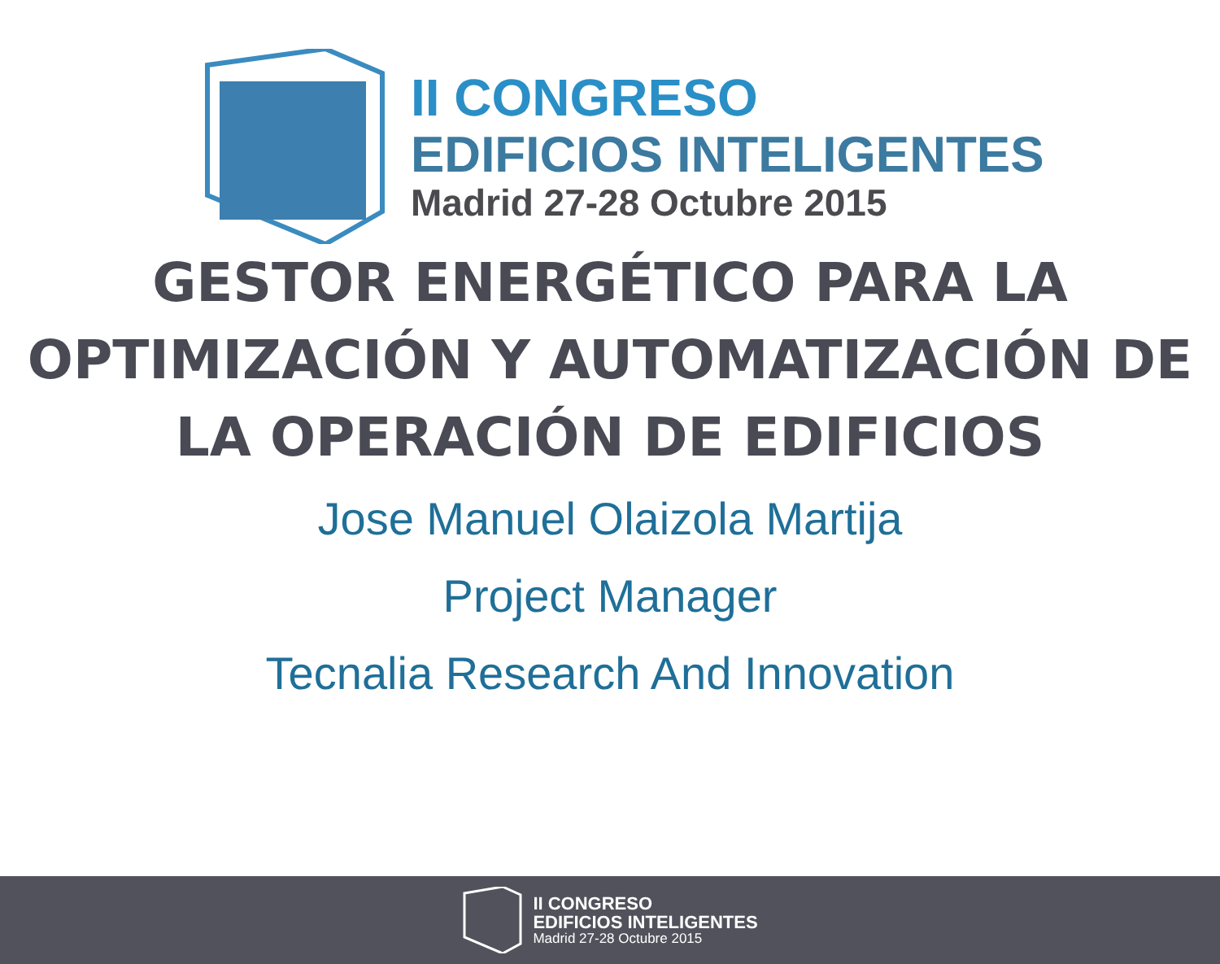II CONGRESO
EDIFICIOS INTELIGENTES
Madrid 27-28 Octubre 2015
GESTOR ENERGÉTICO PARA LA
OPTIMIZACIÓN Y AUTOMATIZACIÓN DE
LA OPERACIÓN DE EDIFICIOS
Jose Manuel Olaizola Martija
Project Manager
Tecnalia Research And Innovation
II CONGRESO
EDIFICIOS INTELIGENTES
Madrid 27-28 Octubre 2015